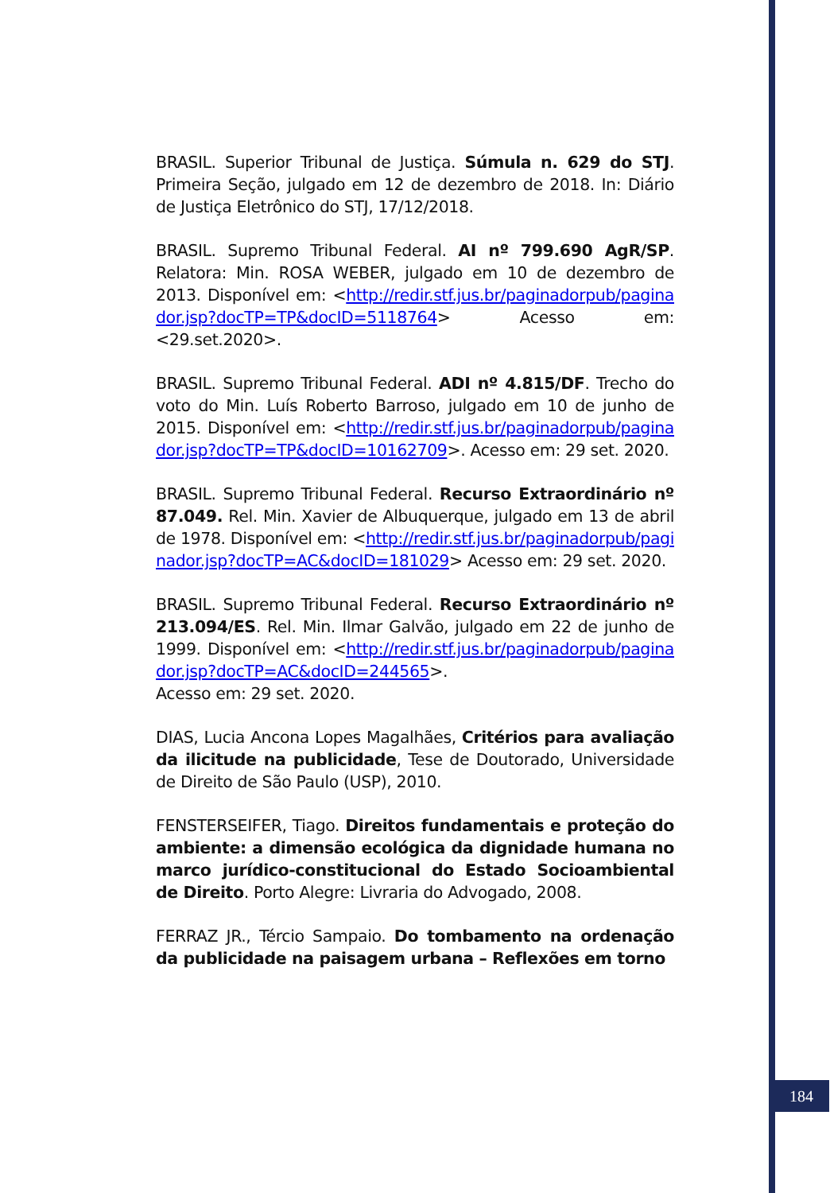BRASIL. Superior Tribunal de Justiça. Súmula n. 629 do STJ. Primeira Seção, julgado em 12 de dezembro de 2018. In: Diário de Justiça Eletrônico do STJ, 17/12/2018.
BRASIL. Supremo Tribunal Federal. AI nº 799.690 AgR/SP. Relatora: Min. ROSA WEBER, julgado em 10 de dezembro de 2013. Disponível em: <http://redir.stf.jus.br/paginadorpub/paginador.jsp?docTP=TP&docID=5118764> Acesso em: <29.set.2020>.
BRASIL. Supremo Tribunal Federal. ADI nº 4.815/DF. Trecho do voto do Min. Luís Roberto Barroso, julgado em 10 de junho de 2015. Disponível em: <http://redir.stf.jus.br/paginadorpub/paginador.jsp?docTP=TP&docID=10162709>. Acesso em: 29 set. 2020.
BRASIL. Supremo Tribunal Federal. Recurso Extraordinário nº 87.049. Rel. Min. Xavier de Albuquerque, julgado em 13 de abril de 1978. Disponível em: <http://redir.stf.jus.br/paginadorpub/paginador.jsp?docTP=AC&docID=181029> Acesso em: 29 set. 2020.
BRASIL. Supremo Tribunal Federal. Recurso Extraordinário nº 213.094/ES. Rel. Min. Ilmar Galvão, julgado em 22 de junho de 1999. Disponível em: <http://redir.stf.jus.br/paginadorpub/paginador.jsp?docTP=AC&docID=244565>.
Acesso em: 29 set. 2020.
DIAS, Lucia Ancona Lopes Magalhães, Critérios para avaliação da ilicitude na publicidade, Tese de Doutorado, Universidade de Direito de São Paulo (USP), 2010.
FENSTERSEIFER, Tiago. Direitos fundamentais e proteção do ambiente: a dimensão ecológica da dignidade humana no marco jurídico-constitucional do Estado Socioambiental de Direito. Porto Alegre: Livraria do Advogado, 2008.
FERRAZ JR., Tércio Sampaio. Do tombamento na ordenação da publicidade na paisagem urbana – Reflexões em torno
184